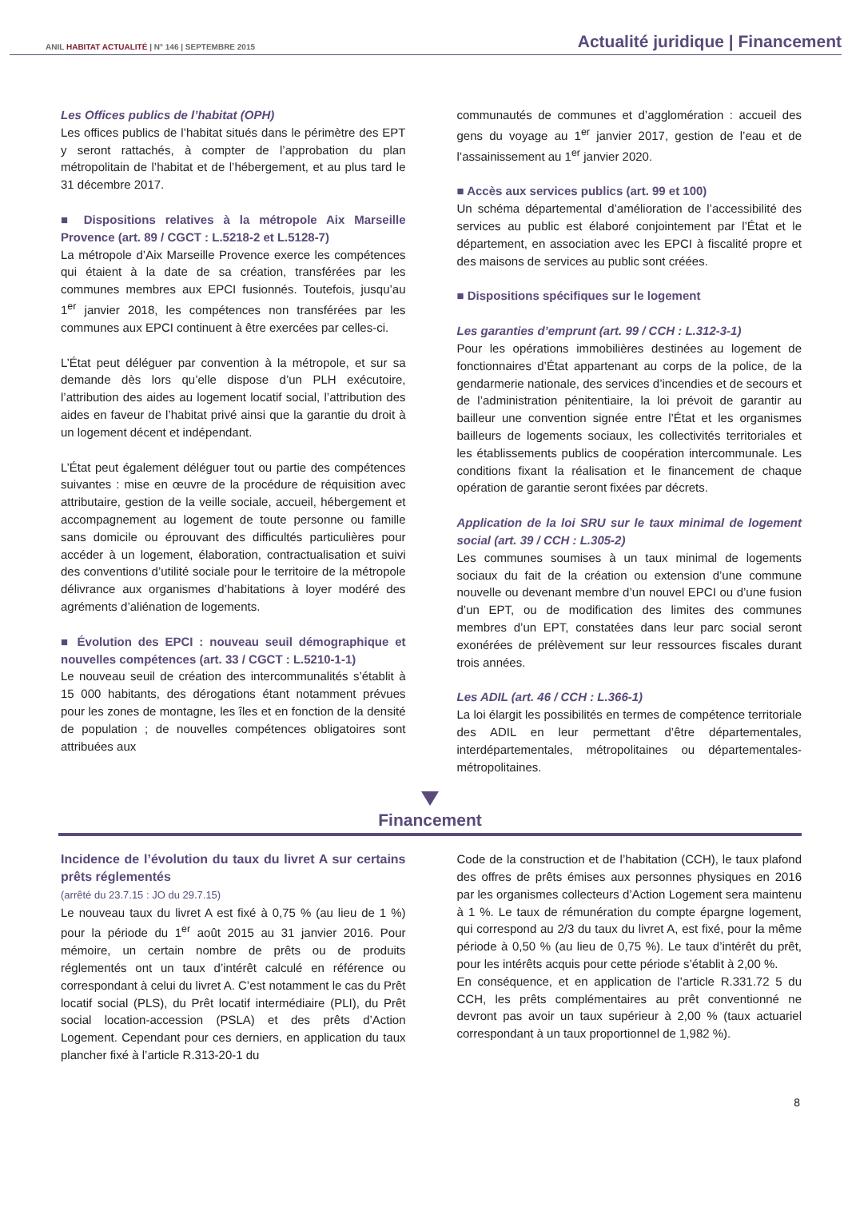ANIL HABITAT ACTUALITÉ | N° 146 | SEPTEMBRE 2015 Actualité juridique | Financement
Les Offices publics de l’habitat (OPH)
Les offices publics de l’habitat situés dans le périmètre des EPT y seront rattachés, à compter de l’approbation du plan métropolitain de l’habitat et de l’hébergement, et au plus tard le 31 décembre 2017.
■ Dispositions relatives à la métropole Aix Marseille Provence (art. 89 / CGCT : L.5218-2 et L.5128-7)
La métropole d’Aix Marseille Provence exerce les compétences qui étaient à la date de sa création, transférées par les communes membres aux EPCI fusionnés. Toutefois, jusqu’au 1<sup>er</sup> janvier 2018, les compétences non transférées par les communes aux EPCI continuent à être exercées par celles-ci.
L’État peut déléguer par convention à la métropole, et sur sa demande dès lors qu’elle dispose d’un PLH exécutoire, l’attribution des aides au logement locatif social, l’attribution des aides en faveur de l’habitat privé ainsi que la garantie du droit à un logement décent et indépendant.
L’État peut également déléguer tout ou partie des compétences suivantes : mise en œuvre de la procédure de réquisition avec attributaire, gestion de la veille sociale, accueil, hébergement et accompagnement au logement de toute personne ou famille sans domicile ou éprouvant des difficultés particulières pour accéder à un logement, élaboration, contractualisation et suivi des conventions d’utilité sociale pour le territoire de la métropole délivrance aux organismes d’habitations à loyer modéré des agréments d’aliénation de logements.
■ Évolution des EPCI : nouveau seuil démographique et nouvelles compétences (art. 33 / CGCT : L.5210-1-1)
Le nouveau seuil de création des intercommunalités s’établit à 15 000 habitants, des dérogations étant notamment prévues pour les zones de montagne, les îles et en fonction de la densité de population ; de nouvelles compétences obligatoires sont attribuées aux
communautés de communes et d’agglomération : accueil des gens du voyage au 1<sup>er</sup> janvier 2017, gestion de l’eau et de l’assainissement au 1<sup>er</sup> janvier 2020.
■ Accès aux services publics (art. 99 et 100)
Un schéma départemental d’amélioration de l’accessibilité des services au public est élaboré conjointement par l’État et le département, en association avec les EPCI à fiscalité propre et des maisons de services au public sont créées.
■ Dispositions spécifiques sur le logement
Les garanties d’emprunt (art. 99 / CCH : L.312-3-1)
Pour les opérations immobilières destinées au logement de fonctionnaires d’État appartenant au corps de la police, de la gendarmerie nationale, des services d’incendies et de secours et de l’administration pénitentiaire, la loi prévoit de garantir au bailleur une convention signée entre l’État et les organismes bailleurs de logements sociaux, les collectivités territoriales et les établissements publics de coopération intercommunale. Les conditions fixant la réalisation et le financement de chaque opération de garantie seront fixées par décrets.
Application de la loi SRU sur le taux minimal de logement social (art. 39 / CCH : L.305-2)
Les communes soumises à un taux minimal de logements sociaux du fait de la création ou extension d’une commune nouvelle ou devenant membre d’un nouvel EPCI ou d’une fusion d’un EPT, ou de modification des limites des communes membres d’un EPT, constatées dans leur parc social seront exonérées de prélèvement sur leur ressources fiscales durant trois années.
Les ADIL (art. 46 / CCH : L.366-1)
La loi élargit les possibilités en termes de compétence territoriale des ADIL en leur permettant d’être départementales, interdépartementales, métropolitaines ou départementales-métropolitaines.
Financement
Incidence de l’évolution du taux du livret A sur certains prêts réglementés
(arrêté du 23.7.15 : JO du 29.7.15)
Le nouveau taux du livret A est fixé à 0,75 % (au lieu de 1 %) pour la période du 1<sup>er</sup> août 2015 au 31 janvier 2016. Pour mémoire, un certain nombre de prêts ou de produits réglementés ont un taux d’intérêt calculé en référence ou correspondant à celui du livret A. C’est notamment le cas du Prêt locatif social (PLS), du Prêt locatif intermédiaire (PLI), du Prêt social location-accession (PSLA) et des prêts d’Action Logement. Cependant pour ces derniers, en application du taux plancher fixé à l’article R.313-20-1 du
Code de la construction et de l’habitation (CCH), le taux plafond des offres de prêts émises aux personnes physiques en 2016 par les organismes collecteurs d’Action Logement sera maintenu à 1 %. Le taux de rémunération du compte épargne logement, qui correspond au 2/3 du taux du livret A, est fixé, pour la même période à 0,50 % (au lieu de 0,75 %). Le taux d’intérêt du prêt, pour les intérêts acquis pour cette période s’établit à 2,00 %.
En conséquence, et en application de l’article R.331.72 5 du CCH, les prêts complémentaires au prêt conventionné ne devront pas avoir un taux supérieur à 2,00 % (taux actuariel correspondant à un taux proportionnel de 1,982 %).
8